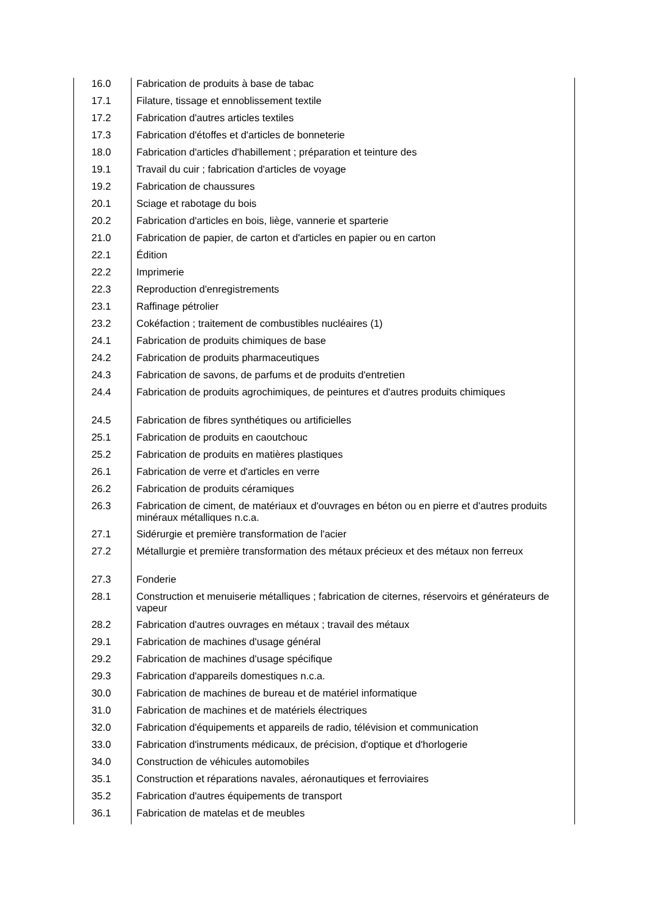| 16.0 | Fabrication de produits à base de tabac |
| 17.1 | Filature, tissage et ennoblissement textile |
| 17.2 | Fabrication d'autres articles textiles |
| 17.3 | Fabrication d'étoffes et d'articles de bonneterie |
| 18.0 | Fabrication d'articles d'habillement ; préparation et teinture des |
| 19.1 | Travail du cuir ; fabrication d'articles de voyage |
| 19.2 | Fabrication de chaussures |
| 20.1 | Sciage et rabotage du bois |
| 20.2 | Fabrication d'articles en bois, liège, vannerie et sparterie |
| 21.0 | Fabrication de papier, de carton et d'articles en papier ou en carton |
| 22.1 | Édition |
| 22.2 | Imprimerie |
| 22.3 | Reproduction d'enregistrements |
| 23.1 | Raffinage pétrolier |
| 23.2 | Cokéfaction ; traitement de combustibles nucléaires (1) |
| 24.1 | Fabrication de produits chimiques de base |
| 24.2 | Fabrication de produits pharmaceutiques |
| 24.3 | Fabrication de savons, de parfums et de produits d'entretien |
| 24.4 | Fabrication de produits agrochimiques, de peintures et d'autres produits chimiques |
| 24.5 | Fabrication de fibres synthétiques ou artificielles |
| 25.1 | Fabrication de produits en caoutchouc |
| 25.2 | Fabrication de produits en matières plastiques |
| 26.1 | Fabrication de verre et d'articles en verre |
| 26.2 | Fabrication de produits céramiques |
| 26.3 | Fabrication de ciment, de matériaux et d'ouvrages en béton ou en pierre et d'autres produits minéraux métalliques n.c.a. |
| 27.1 | Sidérurgie et première transformation de l'acier |
| 27.2 | Métallurgie et première transformation des métaux précieux et des métaux non ferreux |
| 27.3 | Fonderie |
| 28.1 | Construction et menuiserie métalliques ; fabrication de citernes, réservoirs et générateurs de vapeur |
| 28.2 | Fabrication d'autres ouvrages en métaux ; travail des métaux |
| 29.1 | Fabrication de machines d'usage général |
| 29.2 | Fabrication de machines d'usage spécifique |
| 29.3 | Fabrication d'appareils domestiques n.c.a. |
| 30.0 | Fabrication de machines de bureau et de matériel informatique |
| 31.0 | Fabrication de machines et de matériels électriques |
| 32.0 | Fabrication d'équipements et appareils de radio, télévision et communication |
| 33.0 | Fabrication d'instruments médicaux, de précision, d'optique et d'horlogerie |
| 34.0 | Construction de véhicules automobiles |
| 35.1 | Construction et réparations navales, aéronautiques et ferroviaires |
| 35.2 | Fabrication d'autres équipements de transport |
| 36.1 | Fabrication de matelas et de meubles |